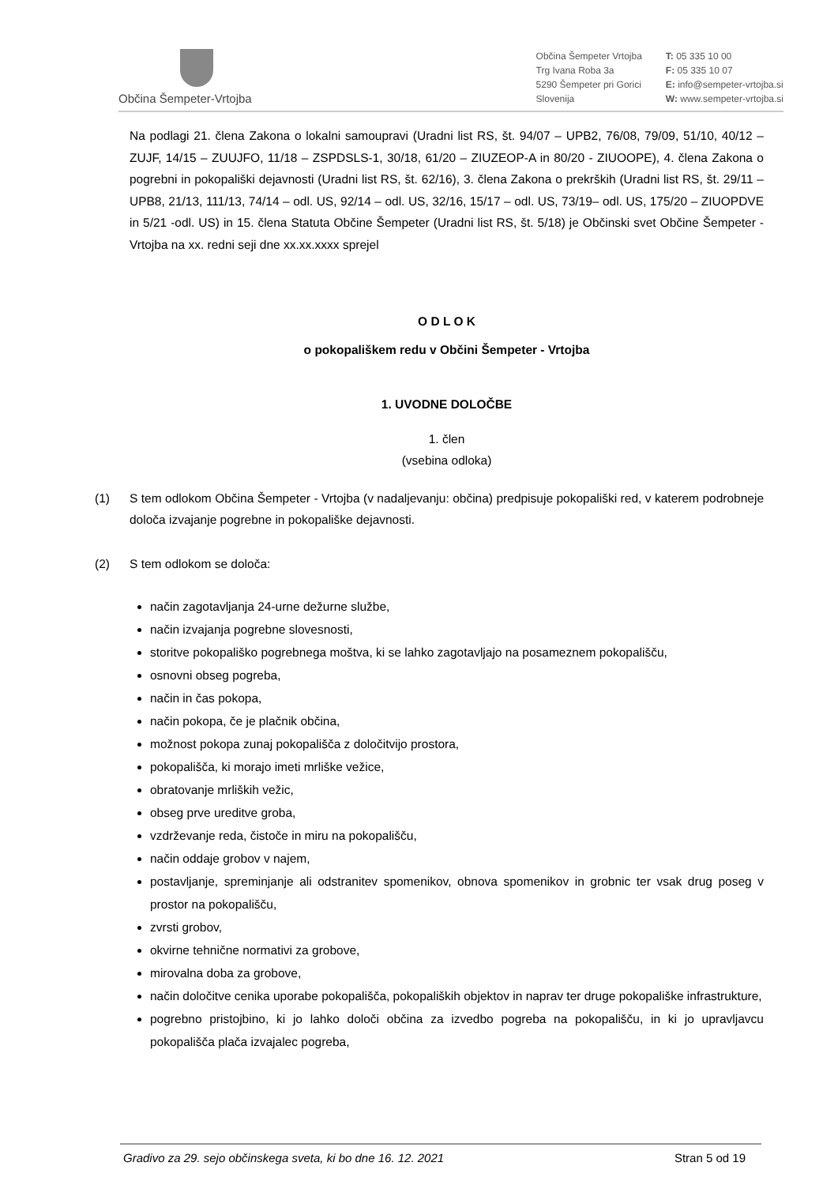Občina Šempeter-Vrtojba
Občina Šempeter Vrtojba
Trg Ivana Roba 3a
5290 Šempeter pri Gorici
Slovenija
T: 05 335 10 00
F: 05 335 10 07
E: info@sempeter-vrtojba.si
W: www.sempeter-vrtojba.si
Na podlagi 21. člena Zakona o lokalni samoupravi (Uradni list RS, št. 94/07 – UPB2, 76/08, 79/09, 51/10, 40/12 – ZUJF, 14/15 – ZUUJFO, 11/18 – ZSPDSLS-1, 30/18, 61/20 – ZIUZEOP-A in 80/20 - ZIUOOPE), 4. člena Zakona o pogrebni in pokopališki dejavnosti (Uradni list RS, št. 62/16), 3. člena Zakona o prekrških (Uradni list RS, št. 29/11 – UPB8, 21/13, 111/13, 74/14 – odl. US, 92/14 – odl. US, 32/16, 15/17 – odl. US, 73/19– odl. US, 175/20 – ZIUOPDVE in 5/21 -odl. US) in 15. člena Statuta Občine Šempeter (Uradni list RS, št. 5/18) je Občinski svet Občine Šempeter - Vrtojba na xx. redni seji dne xx.xx.xxxx sprejel
O D L O K
o pokopališkem redu v Občini Šempeter - Vrtojba
1. UVODNE DOLOČBE
1. člen
(vsebina odloka)
(1) S tem odlokom Občina Šempeter - Vrtojba (v nadaljevanju: občina) predpisuje pokopališki red, v katerem podrobneje določa izvajanje pogrebne in pokopališke dejavnosti.
(2) S tem odlokom se določa:
način zagotavljanja 24-urne dežurne službe,
način izvajanja pogrebne slovesnosti,
storitve pokopališko pogrebnega moštva, ki se lahko zagotavljajo na posameznem pokopališču,
osnovni obseg pogreba,
način in čas pokopa,
način pokopa, če je plačnik občina,
možnost pokopa zunaj pokopališča z določitvijo prostora,
pokopališča, ki morajo imeti mrliške vežice,
obratovanje mrliških vežic,
obseg prve ureditve groba,
vzdrževanje reda, čistoče in miru na pokopališču,
način oddaje grobov v najem,
postavljanje, spreminjanje ali odstranitev spomenikov, obnova spomenikov in grobnic ter vsak drug poseg v prostor na pokopališču,
zvrsti grobov,
okvirne tehnične normativi za grobove,
mirovalna doba za grobove,
način določitve cenika uporabe pokopališča, pokopaliških objektov in naprav ter druge pokopališke infrastrukture,
pogrebno pristojbino, ki jo lahko določi občina za izvedbo pogreba na pokopališču, in ki jo upravljavcu pokopališča plača izvajalec pogreba,
Gradivo za 29. sejo občinskega sveta, ki bo dne 16. 12. 2021 Stran 5 od 19